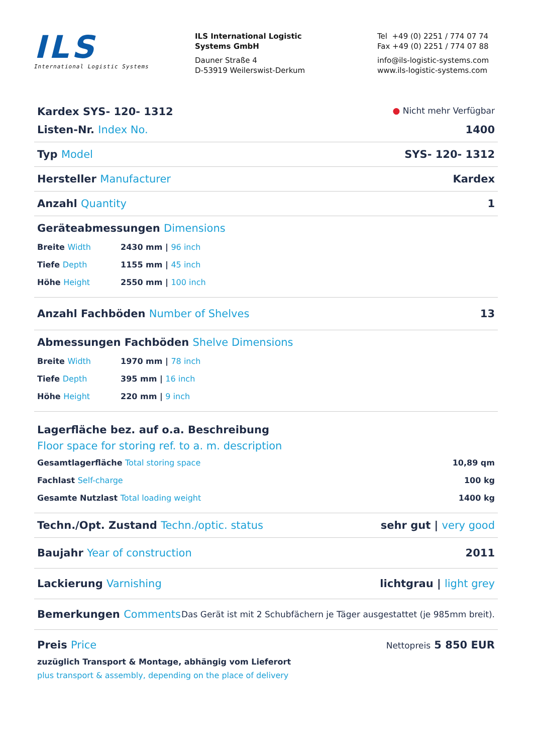ILS
International Logistic Systems
ILS International Logistic
Systems GmbH
Dauner Straße 4
D-53919 Weilerswist-Derkum
Tel +49 (0) 2251 / 774 07 74
Fax +49 (0) 2251 / 774 07 88
info@ils-logistic-systems.com
www.ils-logistic-systems.com
Kardex SYS- 120- 1312 ● Nicht mehr Verfügbar
Listen-Nr. Index No. 1400
Typ Model SYS- 120- 1312
Hersteller Manufacturer Kardex
Anzahl Quantity 1
Geräteabmessungen Dimensions
Breite Width 2430 mm | 96 inch
Tiefe Depth 1155 mm | 45 inch
Höhe Height 2550 mm | 100 inch
Anzahl Fachböden Number of Shelves 13
Abmessungen Fachböden Shelve Dimensions
Breite Width 1970 mm | 78 inch
Tiefe Depth 395 mm | 16 inch
Höhe Height 220 mm | 9 inch
Lagerfläche bez. auf o.a. Beschreibung
Floor space for storing ref. to a. m. description
Gesamtlagerfläche Total storing space 10,89 qm
Fachlast Self-charge 100 kg
Gesamte Nutzlast Total loading weight 1400 kg
Techn./Opt. Zustand Techn./optic. status sehr gut | very good
Baujahr Year of construction 2011
Lackierung Varnishing lichtgrau | light grey
Bemerkungen Comments Das Gerät ist mit 2 Schubfächern je Täger ausgestattet (je 985mm breit).
Preis Price Nettopreis 5 850 EUR
zuzüglich Transport & Montage, abhängig vom Lieferort
plus transport & assembly, depending on the place of delivery